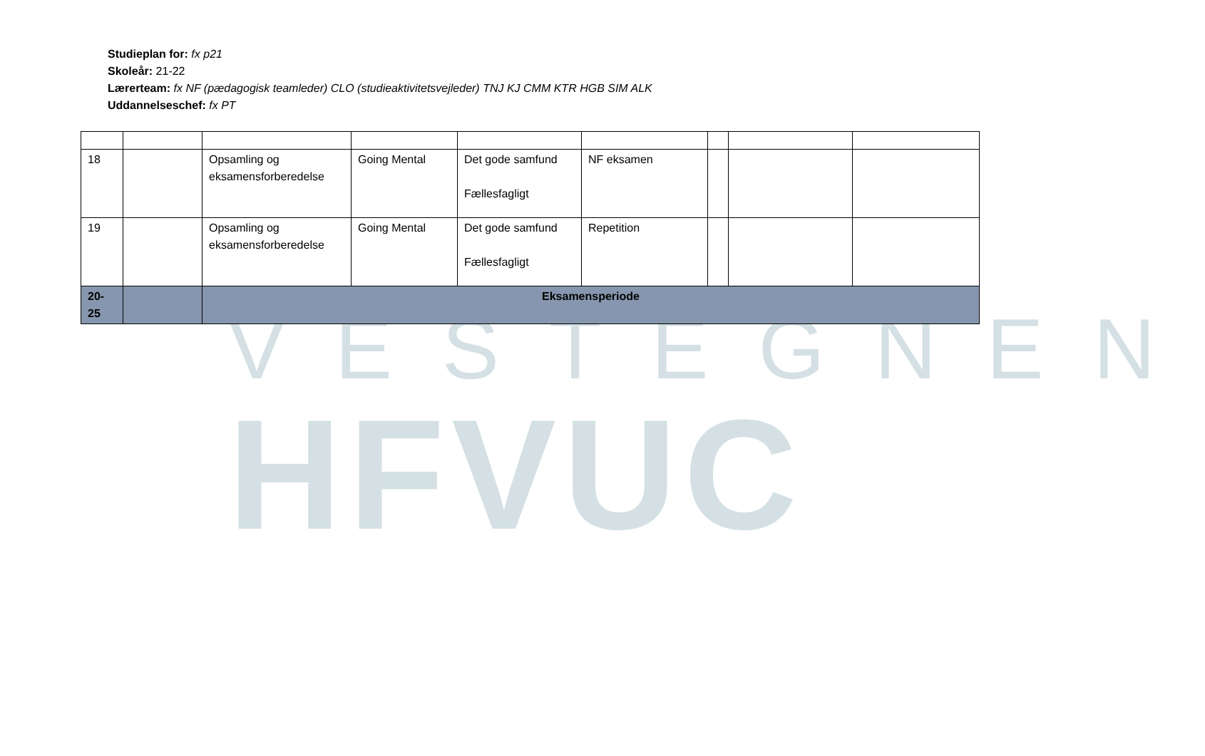VESTEGNEN
HFVUC
Studieplan for: fx p21
Skoleår: 21-22
Lærerteam: fx NF (pædagogisk teamleder) CLO (studieaktivitetsvejleder) TNJ KJ CMM KTR HGB SIM ALK
Uddannelseschef: fx PT
| 18 | | Opsamling og eksamensforberedelse | Going Mental | Det gode samfund Fællesfagligt | NF eksamen | | | |
| 19 | | Opsamling og eksamensforberedelse | Going Mental | Det gode samfund Fællesfagligt | Repetition | | | |
| 20- 25 | | Eksamensperiode | | | | | | |